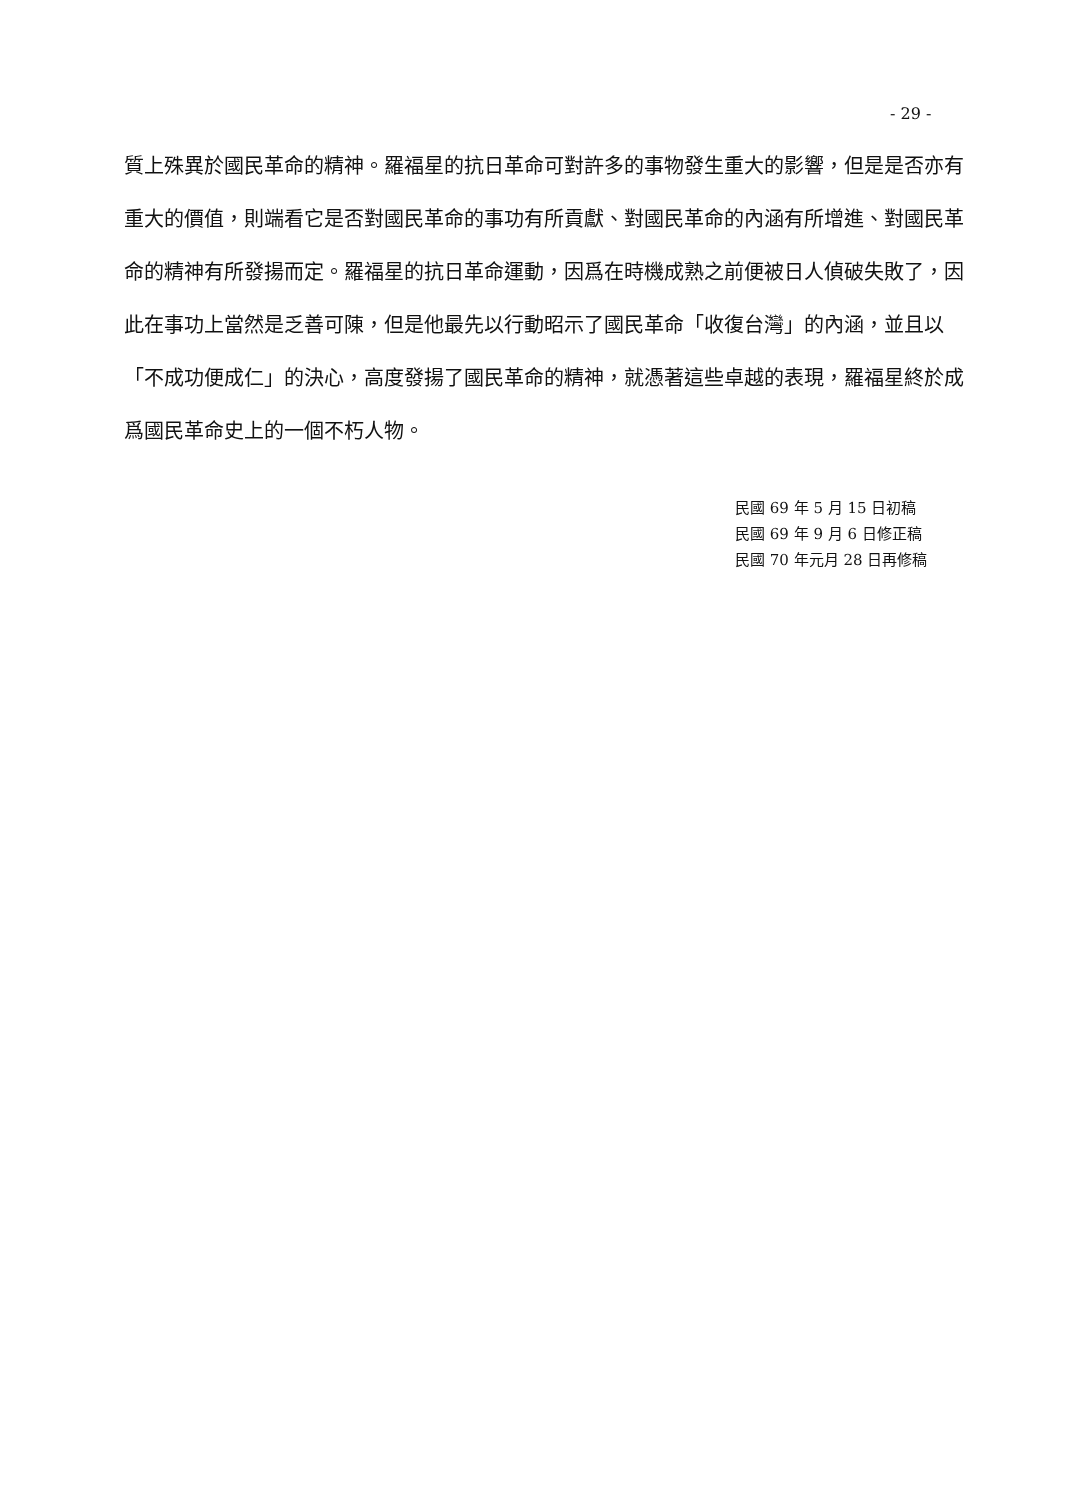- 29 -
質上殊異於國民革命的精神。羅福星的抗日革命可對許多的事物發生重大的影響，但是是否亦有重大的價值，則端看它是否對國民革命的事功有所貢獻、對國民革命的內涵有所增進、對國民革命的精神有所發揚而定。羅福星的抗日革命運動，因爲在時機成熟之前便被日人偵破失敗了，因此在事功上當然是乏善可陳，但是他最先以行動昭示了國民革命「收復台灣」的內涵，並且以「不成功便成仁」的決心，高度發揚了國民革命的精神，就憑著這些卓越的表現，羅福星終於成爲國民革命史上的一個不朽人物。
民國 69 年 5 月 15 日初稿
民國 69 年 9 月 6 日修正稿
民國 70 年元月 28 日再修稿